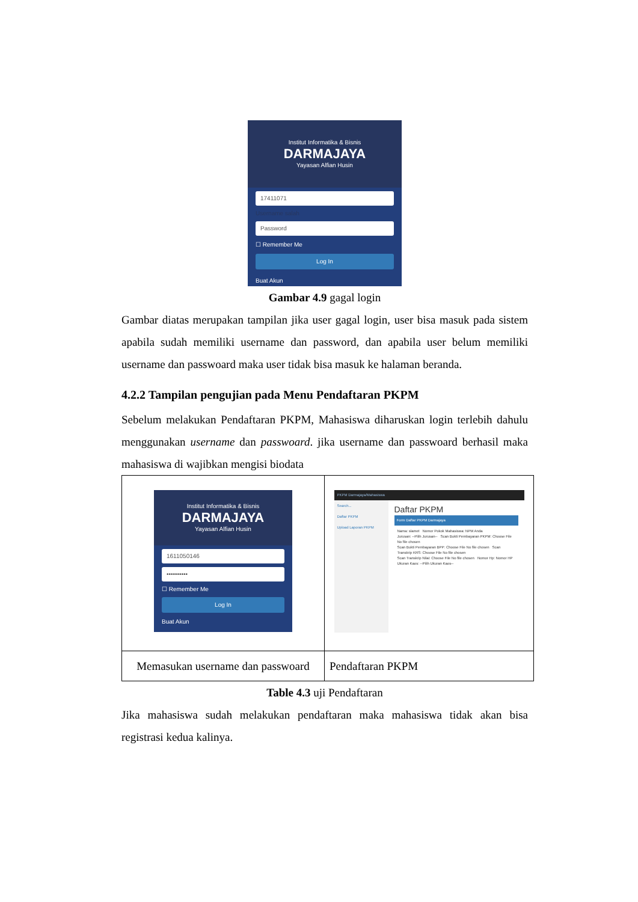Institut Informatika & Bisnis
DARMAJAYA
Yayasan Alfian Husin
17411071
Username salah
Password
☐ Remember Me
Log In
Buat Akun
Gambar 4.9 gagal login
Gambar diatas merupakan tampilan jika user gagal login, user bisa masuk pada sistem apabila sudah memiliki username dan password, dan apabila user belum memiliki username dan passwoard maka user tidak bisa masuk ke halaman beranda.
4.2.2 Tampilan pengujian pada Menu Pendaftaran PKPM
Sebelum melakukan Pendaftaran PKPM, Mahasiswa diharuskan login terlebih dahulu menggunakan username dan passwoard. jika username dan passwoard berhasil maka mahasiswa di wajibkan mengisi biodata
| Institut Informatika & Bisnis DARMAJAYA Yayasan Alfian Husin 1611050146 •••••••••• ☐ Remember Me Log In Buat Akun | PKPM Darmajaya/Mahasiswa Search... Daftar PKPM Upload Laporan PKPM Daftar PKPM Form Daftar PKPM Darmajaya Nama: slamet Nomor Pokok Mahasiswa: NPM Anda Jurusan: --Pilih Jurusan-- Scan Bukti Pembayaran PKPM: Choose File No file chosen Scan Bukti Pembayaran BPP: Choose File No file chosen Scan Transkrip KRS: Choose File No file chosen Scan Transkrip Nilai: Choose File No file chosen Nomor Hp: Nomor HP Ukuran Kaos: --Pilih Ukuran Kaos-- |
| Memasukan username dan passwoard | Pendaftaran PKPM |
Table 4.3 uji Pendaftaran
Jika mahasiswa sudah melakukan pendaftaran maka mahasiswa tidak akan bisa registrasi kedua kalinya.